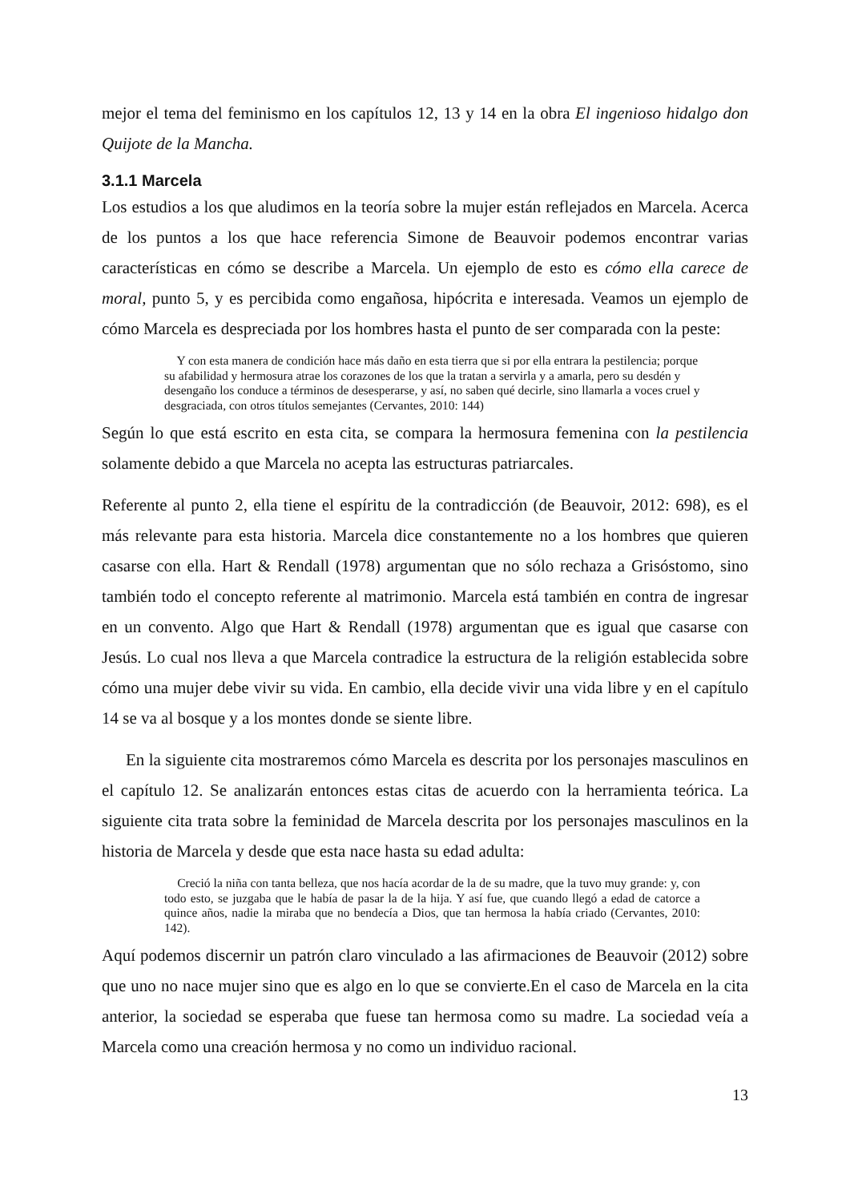mejor el tema del feminismo en los capítulos 12, 13 y 14 en la obra El ingenioso hidalgo don Quijote de la Mancha.
3.1.1 Marcela
Los estudios a los que aludimos en la teoría sobre la mujer están reflejados en Marcela. Acerca de los puntos a los que hace referencia Simone de Beauvoir podemos encontrar varias características en cómo se describe a Marcela. Un ejemplo de esto es cómo ella carece de moral, punto 5, y es percibida como engañosa, hipócrita e interesada. Veamos un ejemplo de cómo Marcela es despreciada por los hombres hasta el punto de ser comparada con la peste:
Y con esta manera de condición hace más daño en esta tierra que si por ella entrara la pestilencia; porque su afabilidad y hermosura atrae los corazones de los que la tratan a servirla y a amarla, pero su desdén y desengaño los conduce a términos de desesperarse, y así, no saben qué decirle, sino llamarla a voces cruel y desgraciada, con otros títulos semejantes (Cervantes, 2010: 144)
Según lo que está escrito en esta cita, se compara la hermosura femenina con la pestilencia solamente debido a que Marcela no acepta las estructuras patriarcales.
Referente al punto 2, ella tiene el espíritu de la contradicción (de Beauvoir, 2012: 698), es el más relevante para esta historia. Marcela dice constantemente no a los hombres que quieren casarse con ella. Hart & Rendall (1978) argumentan que no sólo rechaza a Grisóstomo, sino también todo el concepto referente al matrimonio. Marcela está también en contra de ingresar en un convento. Algo que Hart & Rendall (1978) argumentan que es igual que casarse con Jesús. Lo cual nos lleva a que Marcela contradice la estructura de la religión establecida sobre cómo una mujer debe vivir su vida. En cambio, ella decide vivir una vida libre y en el capítulo 14 se va al bosque y a los montes donde se siente libre.
En la siguiente cita mostraremos cómo Marcela es descrita por los personajes masculinos en el capítulo 12. Se analizarán entonces estas citas de acuerdo con la herramienta teórica. La siguiente cita trata sobre la feminidad de Marcela descrita por los personajes masculinos en la historia de Marcela y desde que esta nace hasta su edad adulta:
Creció la niña con tanta belleza, que nos hacía acordar de la de su madre, que la tuvo muy grande: y, con todo esto, se juzgaba que le había de pasar la de la hija. Y así fue, que cuando llegó a edad de catorce a quince años, nadie la miraba que no bendecía a Dios, que tan hermosa la había criado (Cervantes, 2010: 142).
Aquí podemos discernir un patrón claro vinculado a las afirmaciones de Beauvoir (2012) sobre que uno no nace mujer sino que es algo en lo que se convierte.En el caso de Marcela en la cita anterior, la sociedad se esperaba que fuese tan hermosa como su madre. La sociedad veía a Marcela como una creación hermosa y no como un individuo racional.
13